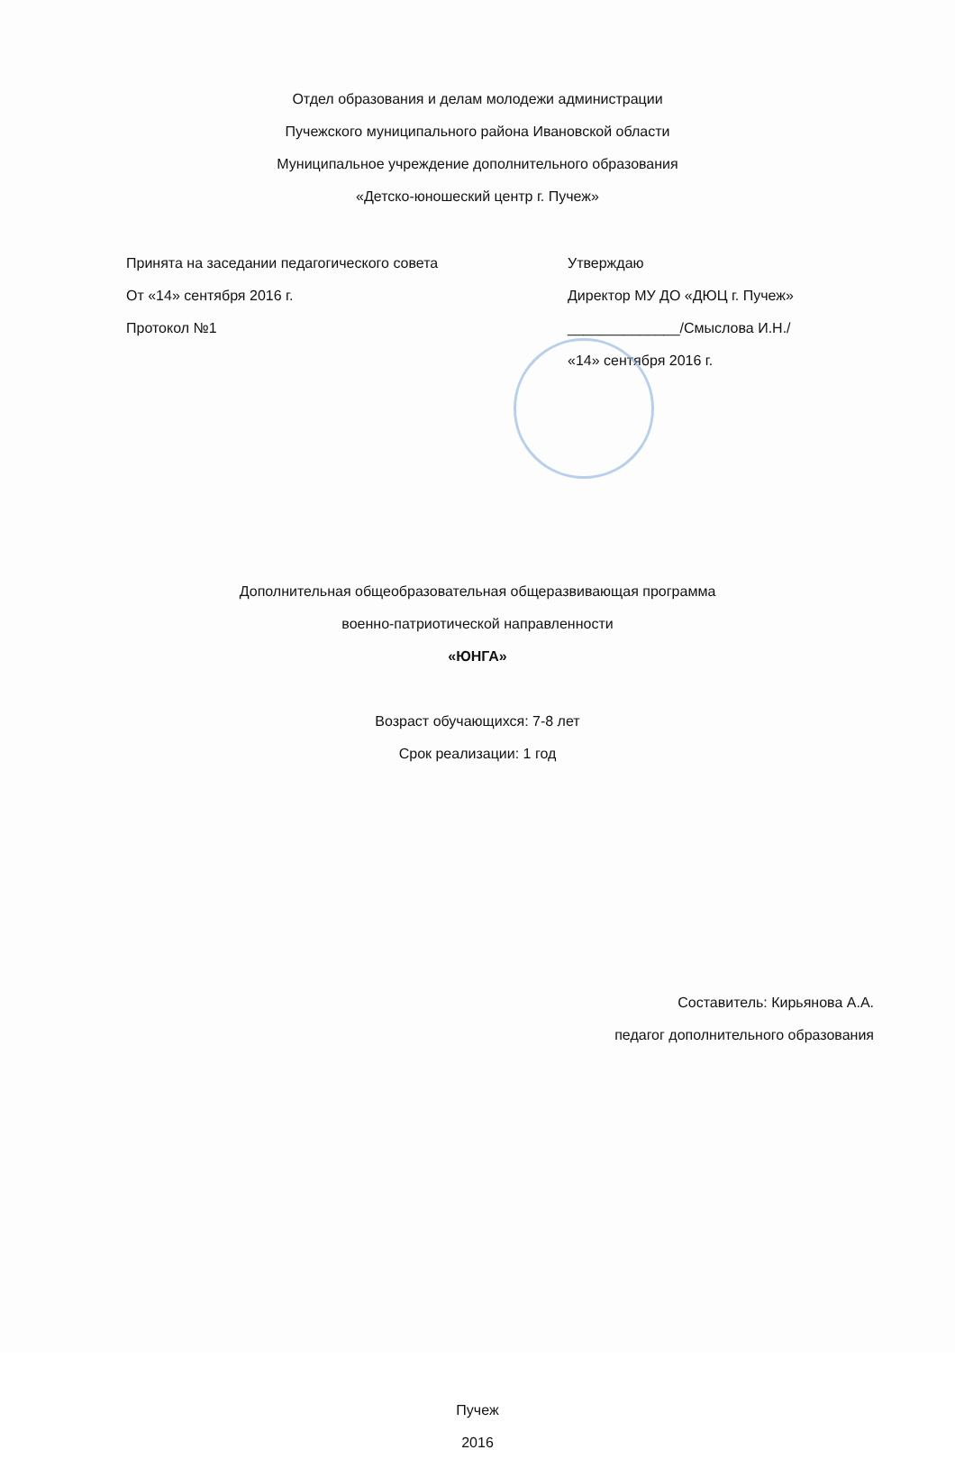Отдел образования и делам молодежи администрации
Пучежского муниципального района Ивановской области
Муниципальное учреждение дополнительного образования
«Детско-юношеский центр г. Пучеж»
Принята на заседании педагогического совета
От «14» сентября 2016 г.
Протокол №1
Утверждаю
Директор МУ ДО «ДЮЦ г. Пучеж»
______________/Смыслова И.Н./
«14» сентября 2016 г.
Дополнительная общеобразовательная общеразвивающая программа
военно-патриотической направленности
«ЮНГА»
Возраст обучающихся: 7-8 лет
Срок реализации: 1 год
Составитель: Кирьянова А.А.
педагог дополнительного образования
Пучеж
2016